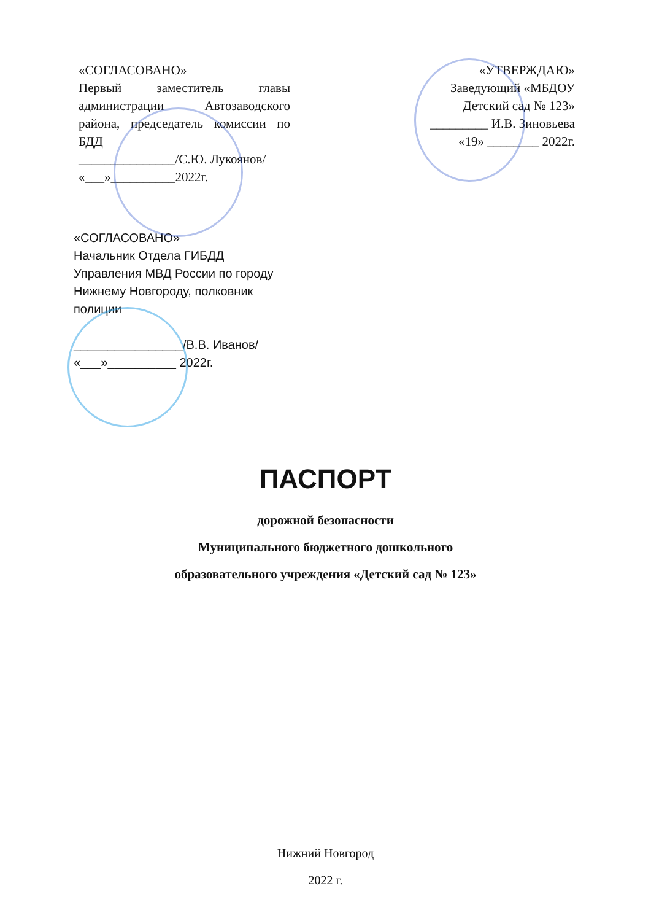«СОГЛАСОВАНО»
Первый заместитель главы администрации Автозаводского района, председатель комиссии по БДД
_______________/С.Ю. Лукоянов/
«___»__________2022г.
«УТВЕРЖДАЮ»
Заведующий «МБДОУ Детский сад № 123»
_________ И.В. Зиновьева
«19» ________ 2022г.
«СОГЛАСОВАНО»
Начальник Отдела ГИБДД Управления МВД России по городу Нижнему Новгороду, полковник полиции
________________/В.В. Иванов/
«___»__________ 2022г.
ПАСПОРТ
дорожной безопасности
Муниципального бюджетного дошкольного
образовательного учреждения «Детский сад № 123»
Нижний Новгород
2022 г.